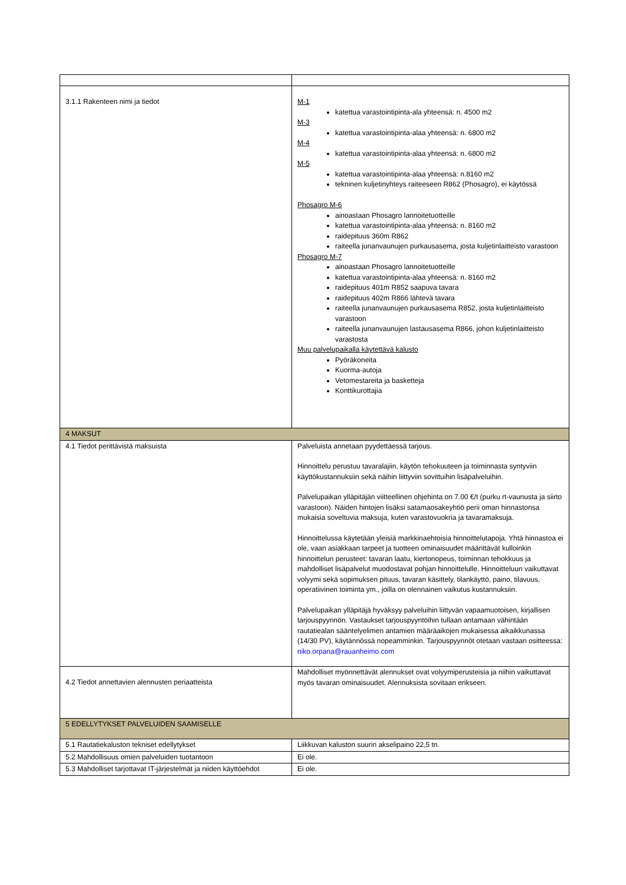| 3.1.1 Rakenteen nimi ja tiedot | M-1 katettua varastointipinta-ala yhteensä: n. 4500 m2 M-3 katettua varastointipinta-alaa yhteensä: n. 6800 m2 M-4 katettua varastointipinta-alaa yhteensä: n. 6800 m2 M-5 katettua varastointipinta-alaa yhteensä: n.8160 m2 tekninen kuljetinyhteys raiteeseen R862 (Phosagro), ei käytössä Phosagro M-6 ainoastaan Phosagro lannoitetuotteille katettua varastointipinta-alaa yhteensä: n. 8160 m2 raidepituus 360m R862 raiteella junanvaunujen purkausasema, josta kuljetinlaitteisto varastoon Phosagro M-7 ainoastaan Phosagro lannoitetuotteille katettua varastointipinta-alaa yhteensä: n. 8160 m2 raidepituus 401m R852 saapuva tavara raidepituus 402m R866 lähtevä tavara raiteella junanvaunujen purkausasema R852, josta kuljetinlaitteisto varastoon raiteella junanvaunujen lastausasema R866, johon kuljetinlaitteisto varastosta Muu palvelupaikalla käytettävä kalusto Pyöräkoneita Kuorma-autoja Vetomestareita ja basketteja Konttikurottajia |
| 4 MAKSUT | |
| 4.1 Tiedot perittävistä maksuista | Palveluista annetaan pyydettäessä tarjous. Hinnoittelu perustuu tavaralajiin, käytön tehokuuteen ja toiminnasta syntyviin käyttökustannuksiin sekä näihin liittyviin sovittuihin lisäpalveluihin. Palvelupaikan ylläpitäjän viitteellinen ohjehinta on 7.00 €/t (purku rt-vaunusta ja siirto varastoon). Näiden hintojen lisäksi satamaosakeyhtiö perii oman hinnastonsa mukaisia soveltuvia maksuja, kuten varastovuokria ja tavaramaksuja. Hinnoittelussa käytetään yleisiä markkinaehtoisia hinnoittelutapoja. Yhtä hinnastoa ei ole, vaan asiakkaan tarpeet ja tuotteen ominaisuudet määrittävät kulloinkin hinnoittelun perusteet: tavaran laatu, kiertonopeus, toiminnan tehokkuus ja mahdolliset lisäpalvelut muodostavat pohjan hinnoittelulle. Hinnoitteluun vaikuttavat volyymi sekä sopimuksen pituus, tavaran käsittely, tilankäyttö, paino, tilavuus, operatiivinen toiminta ym., joilla on olennainen vaikutus kustannuksiin. Palvelupaikan ylläpitäjä hyväksyy palveluihin liittyvän vapaamuotoisen, kirjallisen tarjouspyynnön. Vastaukset tarjouspyyntöihin tullaan antamaan vähintään rautatiealan sääntelyelimen antamien määräaikojen mukaisessa aikaikkunassa (14/30 PV), käytännössä nopeamminkin. Tarjouspyynnöt otetaan vastaan ositteessa: niko.orpana@rauanheimo.com |
| 4.2 Tiedot annettavien alennusten periaatteista | Mahdolliset myönnettävät alennukset ovat volyymiperusteisia ja niihin vaikuttavat myös tavaran ominaisuudet. Alennuksista sovitaan erikseen. |
| 5 EDELLYTYKSET PALVELUIDEN SAAMISELLE | |
| 5.1 Rautatiekaluston tekniset edellytykset | Liikkuvan kaluston suurin akselipaino 22,5 tn. |
| 5.2 Mahdollisuus omien palveluiden tuotantoon | Ei ole. |
| 5.3 Mahdolliset tarjottavat IT-järjestelmät ja niiden käyttöehdot | Ei ole. |